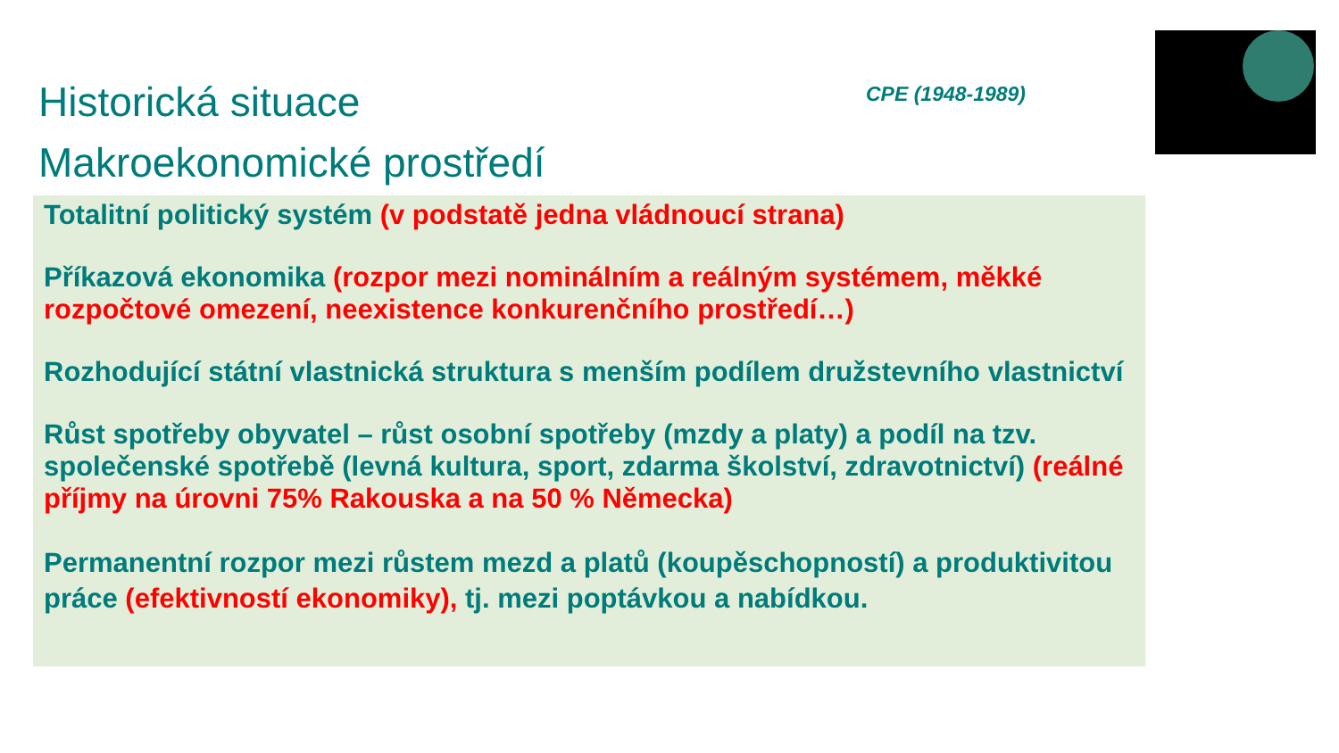Historická situace
Makroekonomické prostředí
CPE (1948-1989)
Totalitní politický systém (v podstatě jedna vládnoucí strana)
Příkazová ekonomika (rozpor mezi nominálním a reálným systémem, měkké rozpočtové omezení, neexistence konkurenčního prostředí…)
Rozhodující státní vlastnická struktura s menším podílem družstevního vlastnictví
Růst spotřeby obyvatel – růst osobní spotřeby (mzdy a platy) a podíl na tzv. společenské spotřebě (levná kultura, sport, zdarma školství, zdravotnictví) (reálné příjmy na úrovni 75% Rakouska a na 50 % Německa)
Permanentní rozpor mezi růstem mezd a platů (koupěschopností) a produktivitou práce (efektivností ekonomiky), tj. mezi poptávkou a nabídkou.